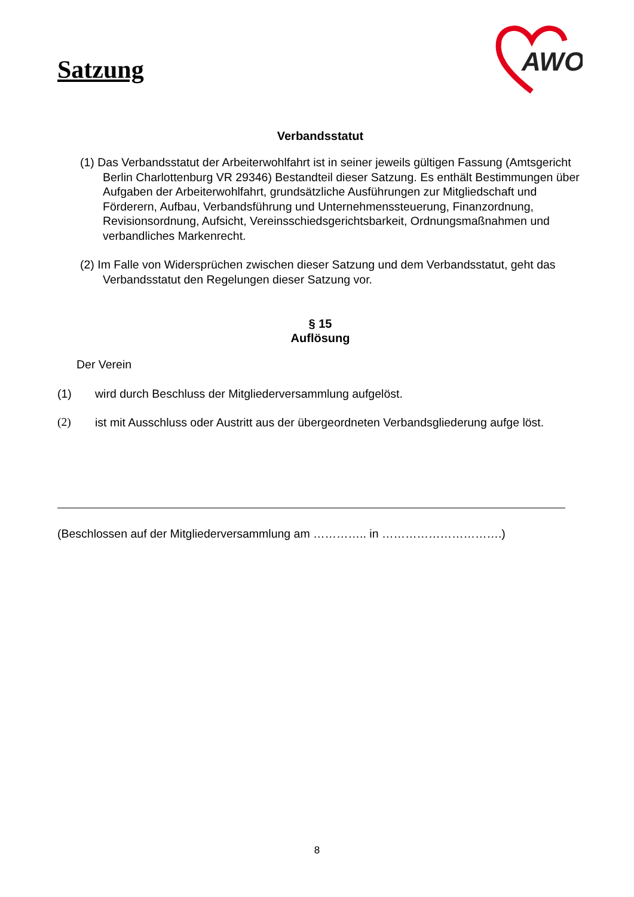Satzung
AWO
Verbandsstatut
(1) Das Verbandsstatut der Arbeiterwohlfahrt ist in seiner jeweils gültigen Fassung (Amtsgericht Berlin Charlottenburg VR 29346) Bestandteil dieser Satzung. Es ent­hält Bestimmungen über Aufgaben der Arbeiterwohlfahrt, grundsätzliche Ausführun­gen zur Mitgliedschaft und Förderern, Aufbau, Verbandsführung und Unternehmens­steuerung, Finanzordnung, Revisionsordnung, Aufsicht, Vereinsschiedsgerichtsbar­keit, Ordnungsmaßnahmen und verbandliches Markenrecht.
(2) Im Falle von Widersprüchen zwischen dieser Satzung und dem Verbandsstatut, geht das Verbandsstatut den Regelungen dieser Satzung vor.
§ 15
Auflösung
Der Verein
(1) wird durch Beschluss der Mitgliederversammlung aufgelöst.
(2) ist mit Ausschluss oder Austritt aus der übergeordneten Verbandsgliederung aufge löst.
(Beschlossen auf der Mitgliederversammlung am ………….. in ………………………….)
8